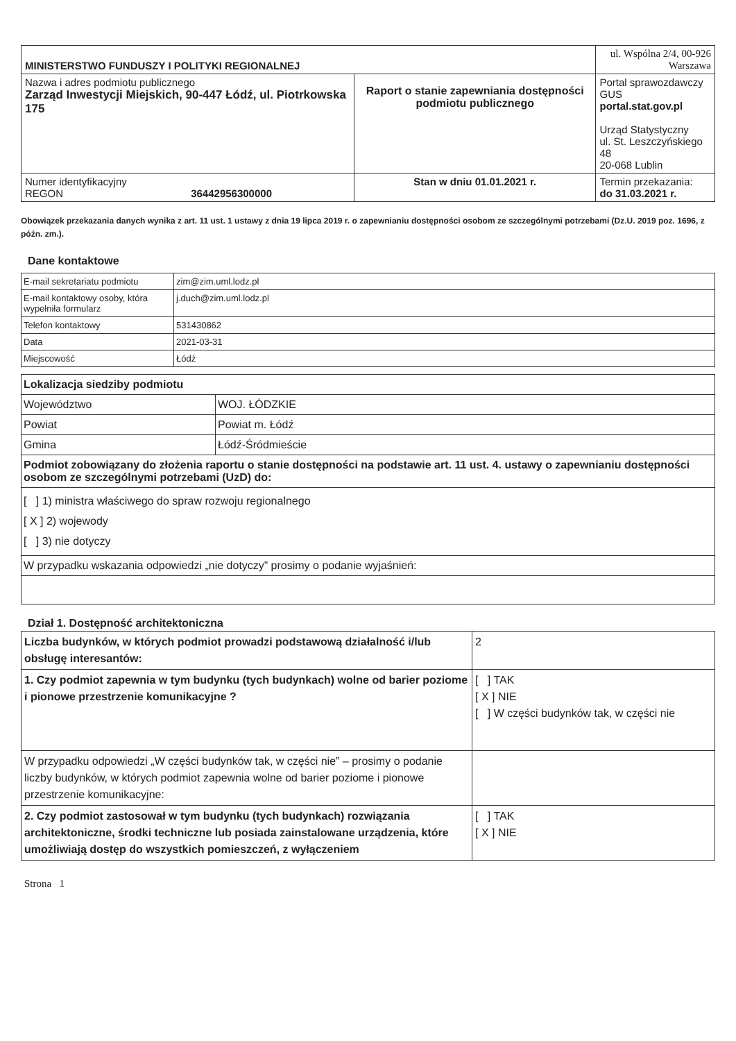| MINISTERSTWO FUNDUSZY I POLITYKI REGIONALNEJ | | ul. Wspólna 2/4, 00-926 Warszawa |
| Nazwa i adres podmiotu publicznego Zarząd Inwestycji Miejskich, 90-447 Łódź, ul. Piotrkowska 175 | Raport o stanie zapewniania dostępności podmiotu publicznego | Portal sprawozdawczy GUS portal.stat.gov.pl Urząd Statystyczny ul. St. Leszczyńskiego 48 20-068 Lublin |
| Numer identyfikacyjny REGON 36442956300000 | Stan w dniu 01.01.2021 r. | Termin przekazania: do 31.03.2021 r. |
Obowiązek przekazania danych wynika z art. 11 ust. 1 ustawy z dnia 19 lipca 2019 r. o zapewnianiu dostępności osobom ze szczególnymi potrzebami (Dz.U. 2019 poz. 1696, z późn. zm.).
Dane kontaktowe
| E-mail sekretariatu podmiotu | zim@zim.uml.lodz.pl |
| E-mail kontaktowy osoby, która wypełniła formularz | j.duch@zim.uml.lodz.pl |
| Telefon kontaktowy | 531430862 |
| Data | 2021-03-31 |
| Miejscowość | Łódź |
| Lokalizacja siedziby podmiotu | |
| Województwo | WOJ. ŁÓDZKIE |
| Powiat | Powiat m. Łódź |
| Gmina | Łódź-Śródmieście |
| Podmiot zobowiązany do złożenia raportu o stanie dostępności na podstawie art. 11 ust. 4. ustawy o zapewnianiu dostępności osobom ze szczególnymi potrzebami (UzD) do: | |
| [ ] 1) ministra właściwego do spraw rozwoju regionalnego [ X ] 2) wojewody [ ] 3) nie dotyczy | |
| W przypadku wskazania odpowiedzi „nie dotyczy” prosimy o podanie wyjaśnień: | |
Dział 1. Dostępność architektoniczna
| Liczba budynków, w których podmiot prowadzi podstawową działalność i/lub obsługę interesantów: | 2 |
| 1. Czy podmiot zapewnia w tym budynku (tych budynkach) wolne od barier poziome i pionowe przestrzenie komunikacyjne ? | [ ] TAK [ X ] NIE [ ] W części budynków tak, w części nie |
| W przypadku odpowiedzi „W części budynków tak, w części nie” – prosimy o podanie liczby budynków, w których podmiot zapewnia wolne od barier poziome i pionowe przestrzenie komunikacyjne: | |
| 2. Czy podmiot zastosował w tym budynku (tych budynkach) rozwiązania architektoniczne, środki techniczne lub posiada zainstalowane urządzenia, które umożliwiają dostęp do wszystkich pomieszczeń, z wyłączeniem | [ ] TAK [ X ] NIE |
Strona 1